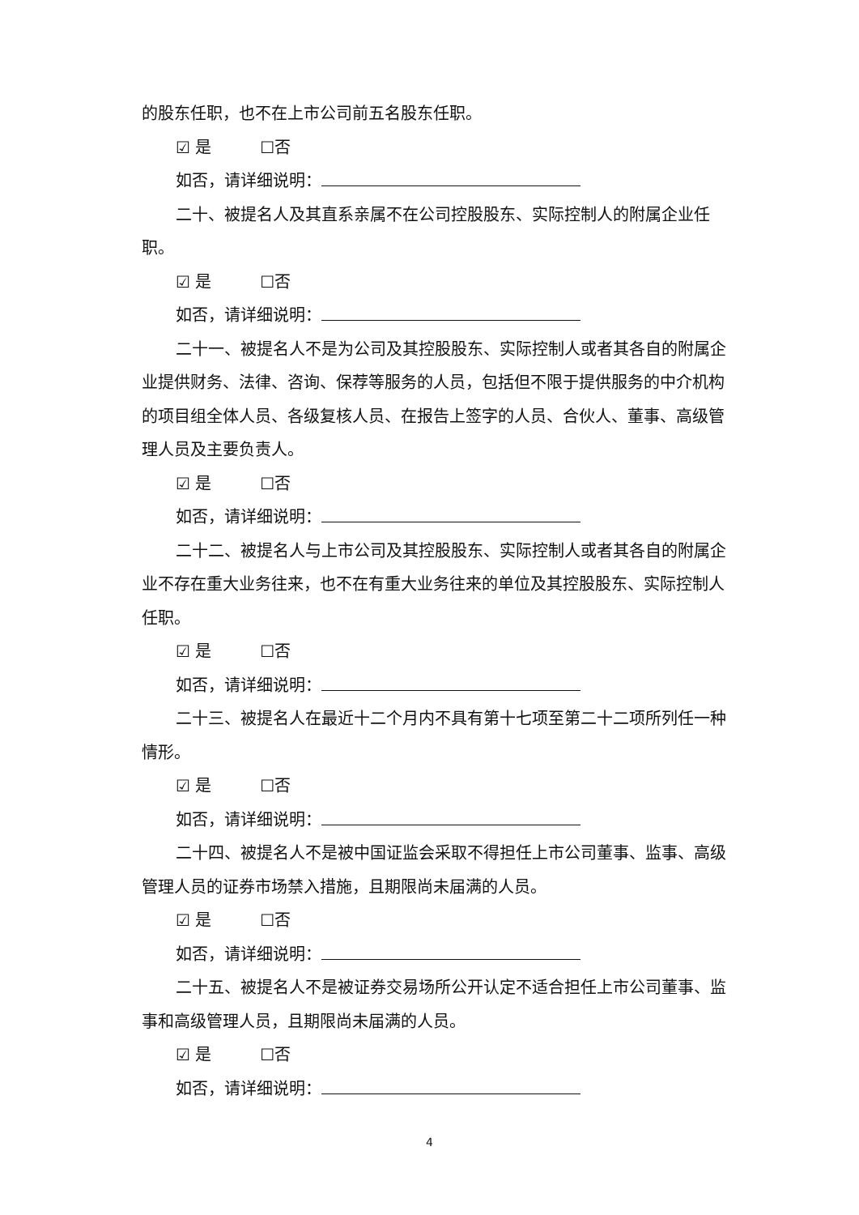的股东任职，也不在上市公司前五名股东任职。
☑ 是 ☐否
如否，请详细说明：
二十、被提名人及其直系亲属不在公司控股股东、实际控制人的附属企业任职。
☑ 是 ☐否
如否，请详细说明：
二十一、被提名人不是为公司及其控股股东、实际控制人或者其各自的附属企业提供财务、法律、咨询、保荐等服务的人员，包括但不限于提供服务的中介机构的项目组全体人员、各级复核人员、在报告上签字的人员、合伙人、董事、高级管理人员及主要负责人。
☑ 是 ☐否
如否，请详细说明：
二十二、被提名人与上市公司及其控股股东、实际控制人或者其各自的附属企业不存在重大业务往来，也不在有重大业务往来的单位及其控股股东、实际控制人任职。
☑ 是 ☐否
如否，请详细说明：
二十三、被提名人在最近十二个月内不具有第十七项至第二十二项所列任一种情形。
☑ 是 ☐否
如否，请详细说明：
二十四、被提名人不是被中国证监会采取不得担任上市公司董事、监事、高级管理人员的证券市场禁入措施，且期限尚未届满的人员。
☑ 是 ☐否
如否，请详细说明：
二十五、被提名人不是被证券交易场所公开认定不适合担任上市公司董事、监事和高级管理人员，且期限尚未届满的人员。
☑ 是 ☐否
如否，请详细说明：
4